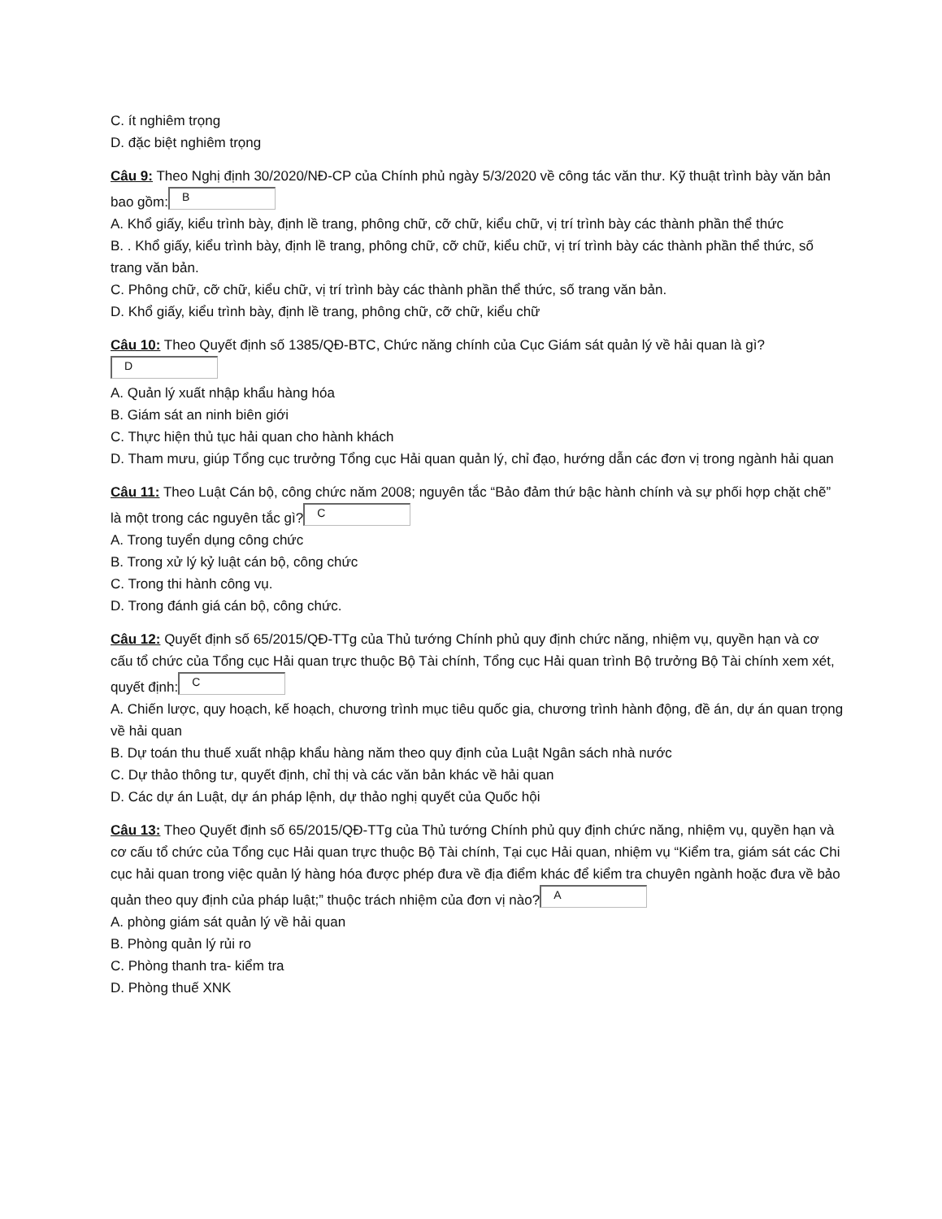C. ít nghiêm trọng
D. đặc biệt nghiêm trọng
Câu 9: Theo Nghị định 30/2020/NĐ-CP của Chính phủ ngày 5/3/2020 về công tác văn thư. Kỹ thuật trình bày văn bản bao gồm: B
A. Khổ giấy, kiểu trình bày, định lề trang, phông chữ, cỡ chữ, kiểu chữ, vị trí trình bày các thành phần thể thức
B. . Khổ giấy, kiểu trình bày, định lề trang, phông chữ, cỡ chữ, kiểu chữ, vị trí trình bày các thành phần thể thức, số trang văn bản.
C. Phông chữ, cỡ chữ, kiểu chữ, vị trí trình bày các thành phần thể thức, số trang văn bản.
D. Khổ giấy, kiểu trình bày, định lề trang, phông chữ, cỡ chữ, kiểu chữ
Câu 10: Theo Quyết định số 1385/QĐ-BTC, Chức năng chính của Cục Giám sát quản lý về hải quan là gì? D
A. Quản lý xuất nhập khẩu hàng hóa
B. Giám sát an ninh biên giới
C. Thực hiện thủ tục hải quan cho hành khách
D. Tham mưu, giúp Tổng cục trưởng Tổng cục Hải quan quản lý, chỉ đạo, hướng dẫn các đơn vị trong ngành hải quan
Câu 11: Theo Luật Cán bộ, công chức năm 2008; nguyên tắc “Bảo đảm thứ bậc hành chính và sự phối hợp chặt chẽ” là một trong các nguyên tắc gì? C
A. Trong tuyển dụng công chức
B. Trong xử lý kỷ luật cán bộ, công chức
C. Trong thi hành công vụ.
D. Trong đánh giá cán bộ, công chức.
Câu 12: Quyết định số 65/2015/QĐ-TTg của Thủ tướng Chính phủ quy định chức năng, nhiệm vụ, quyền hạn và cơ cấu tổ chức của Tổng cục Hải quan trực thuộc Bộ Tài chính, Tổng cục Hải quan trình Bộ trưởng Bộ Tài chính xem xét, quyết định: C
A. Chiến lược, quy hoạch, kế hoạch, chương trình mục tiêu quốc gia, chương trình hành động, đề án, dự án quan trọng về hải quan
B. Dự toán thu thuế xuất nhập khẩu hàng năm theo quy định của Luật Ngân sách nhà nước
C. Dự thảo thông tư, quyết định, chỉ thị và các văn bản khác về hải quan
D. Các dự án Luật, dự án pháp lệnh, dự thảo nghị quyết của Quốc hội
Câu 13: Theo Quyết định số 65/2015/QĐ-TTg của Thủ tướng Chính phủ quy định chức năng, nhiệm vụ, quyền hạn và cơ cấu tổ chức của Tổng cục Hải quan trực thuộc Bộ Tài chính, Tại cục Hải quan, nhiệm vụ “Kiểm tra, giám sát các Chi cục hải quan trong việc quản lý hàng hóa được phép đưa về địa điểm khác để kiểm tra chuyên ngành hoặc đưa về bảo quản theo quy định của pháp luật;” thuộc trách nhiệm của đơn vị nào? A
A. phòng giám sát quản lý về hải quan
B. Phòng quản lý rủi ro
C. Phòng thanh tra- kiểm tra
D. Phòng thuế XNK